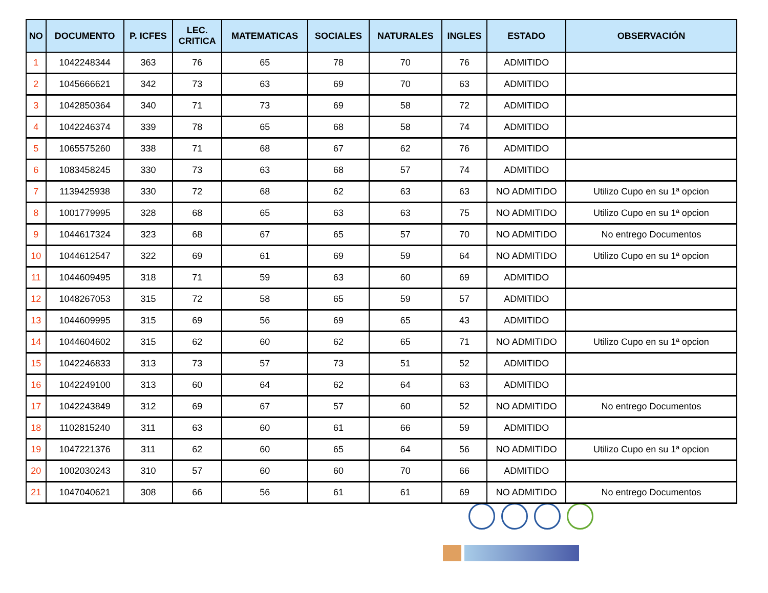| NO | DOCUMENTO | P. ICFES | LEC. CRITICA | MATEMATICAS | SOCIALES | NATURALES | INGLES | ESTADO | OBSERVACIÓN |
| --- | --- | --- | --- | --- | --- | --- | --- | --- | --- |
| 1 | 1042248344 | 363 | 76 | 65 | 78 | 70 | 76 | ADMITIDO | |
| 2 | 1045666621 | 342 | 73 | 63 | 69 | 70 | 63 | ADMITIDO | |
| 3 | 1042850364 | 340 | 71 | 73 | 69 | 58 | 72 | ADMITIDO | |
| 4 | 1042246374 | 339 | 78 | 65 | 68 | 58 | 74 | ADMITIDO | |
| 5 | 1065575260 | 338 | 71 | 68 | 67 | 62 | 76 | ADMITIDO | |
| 6 | 1083458245 | 330 | 73 | 63 | 68 | 57 | 74 | ADMITIDO | |
| 7 | 1139425938 | 330 | 72 | 68 | 62 | 63 | 63 | NO ADMITIDO | Utilizo Cupo en su 1ª opcion |
| 8 | 1001779995 | 328 | 68 | 65 | 63 | 63 | 75 | NO ADMITIDO | Utilizo Cupo en su 1ª opcion |
| 9 | 1044617324 | 323 | 68 | 67 | 65 | 57 | 70 | NO ADMITIDO | No entrego Documentos |
| 10 | 1044612547 | 322 | 69 | 61 | 69 | 59 | 64 | NO ADMITIDO | Utilizo Cupo en su 1ª opcion |
| 11 | 1044609495 | 318 | 71 | 59 | 63 | 60 | 69 | ADMITIDO | |
| 12 | 1048267053 | 315 | 72 | 58 | 65 | 59 | 57 | ADMITIDO | |
| 13 | 1044609995 | 315 | 69 | 56 | 69 | 65 | 43 | ADMITIDO | |
| 14 | 1044604602 | 315 | 62 | 60 | 62 | 65 | 71 | NO ADMITIDO | Utilizo Cupo en su 1ª opcion |
| 15 | 1042246833 | 313 | 73 | 57 | 73 | 51 | 52 | ADMITIDO | |
| 16 | 1042249100 | 313 | 60 | 64 | 62 | 64 | 63 | ADMITIDO | |
| 17 | 1042243849 | 312 | 69 | 67 | 57 | 60 | 52 | NO ADMITIDO | No entrego Documentos |
| 18 | 1102815240 | 311 | 63 | 60 | 61 | 66 | 59 | ADMITIDO | |
| 19 | 1047221376 | 311 | 62 | 60 | 65 | 64 | 56 | NO ADMITIDO | Utilizo Cupo en su 1ª opcion |
| 20 | 1002030243 | 310 | 57 | 60 | 60 | 70 | 66 | ADMITIDO | |
| 21 | 1047040621 | 308 | 66 | 56 | 61 | 61 | 69 | NO ADMITIDO | No entrego Documentos |